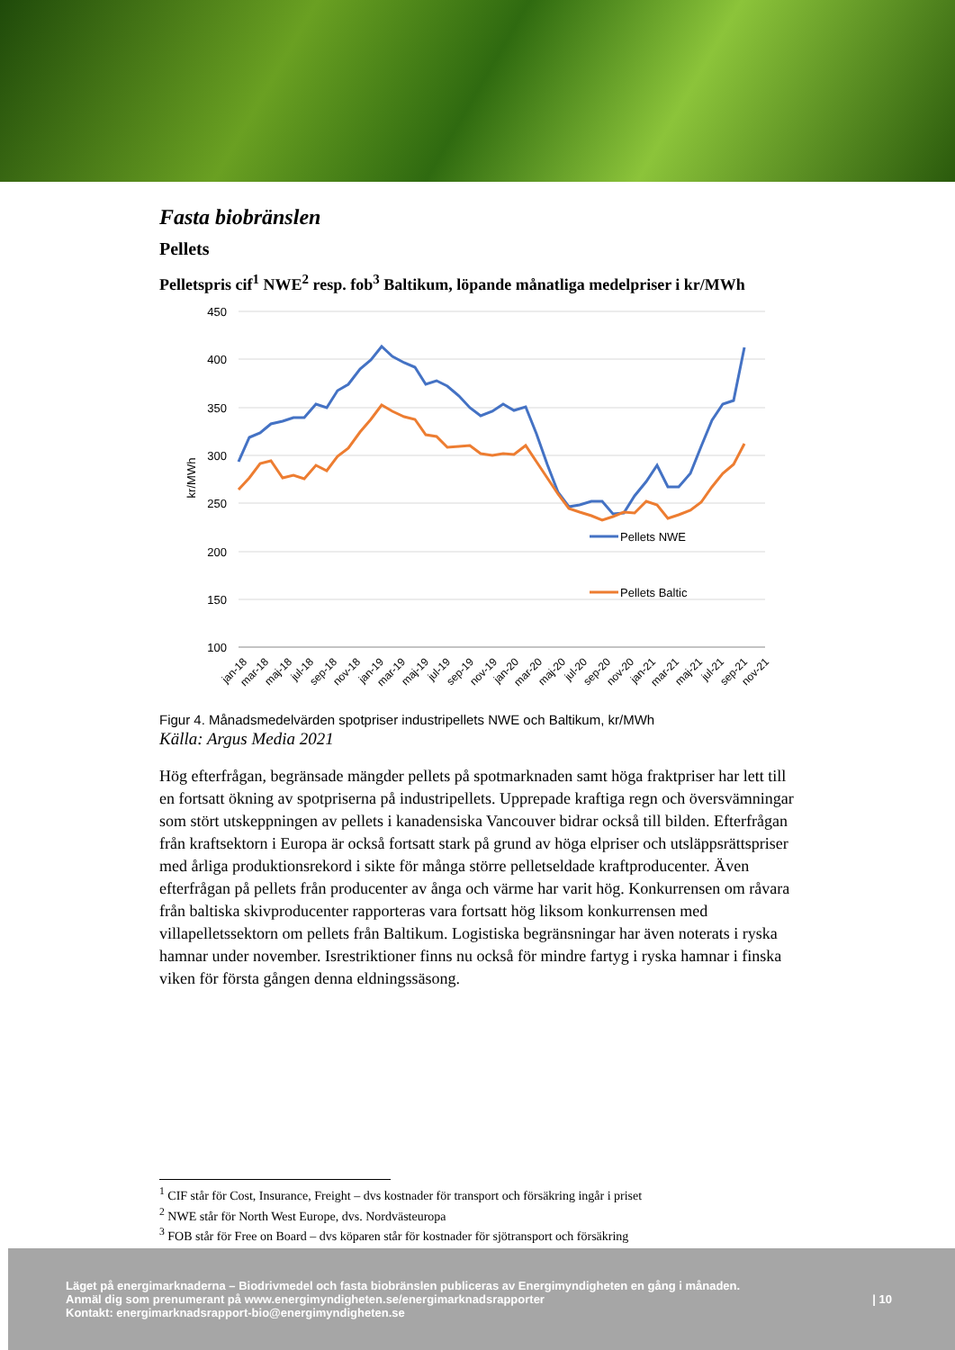Fasta biobränslen
Pellets
Pelletspris cif<sup>1</sup> NWE<sup>2</sup> resp. fob<sup>3</sup> Baltikum, löpande månatliga medelpriser i kr/MWh
450
400
350
300
250
200
150
100
kr/MWh
Pellets NWE
Pellets Baltic
jan-18
mar-18
maj-18
jul-18
sep-18
nov-18
jan-19
mar-19
maj-19
jul-19
sep-19
nov-19
jan-20
mar-20
maj-20
jul-20
sep-20
nov-20
jan-21
mar-21
maj-21
jul-21
sep-21
nov-21
Figur 4. Månadsmedelvärden spotpriser industripellets NWE och Baltikum, kr/MWh
Källa: Argus Media 2021
Hög efterfrågan, begränsade mängder pellets på spotmarknaden samt höga fraktpriser har lett till en fortsatt ökning av spotpriserna på industripellets. Upprepade kraftiga regn och översvämningar som stört utskeppningen av pellets i kanadensiska Vancouver bidrar också till bilden. Efterfrågan från kraftsektorn i Europa är också fortsatt stark på grund av höga elpriser och utsläppsrättspriser med årliga produktionsrekord i sikte för många större pelletseldade kraftproducenter. Även efterfrågan på pellets från producenter av ånga och värme har varit hög. Konkurrensen om råvara från baltiska skivproducenter rapporteras vara fortsatt hög liksom konkurrensen med villapelletssektorn om pellets från Baltikum. Logistiska begränsningar har även noterats i ryska hamnar under november. Isrestriktioner finns nu också för mindre fartyg i ryska hamnar i finska viken för första gången denna eldningssäsong.
<sup>1</sup> CIF står för Cost, Insurance, Freight – dvs kostnader för transport och försäkring ingår i priset
<sup>2</sup> NWE står för North West Europe, dvs. Nordvästeuropa
<sup>3</sup> FOB står för Free on Board – dvs köparen står för kostnader för sjötransport och försäkring
Läget på energimarknaderna – Biodrivmedel och fasta biobränslen publiceras av Energimyndigheten en gång i månaden.
Anmäl dig som prenumerant på www.energimyndigheten.se/energimarknadsrapporter
Kontakt: energimarknadsrapport-bio@energimyndigheten.se
| 10